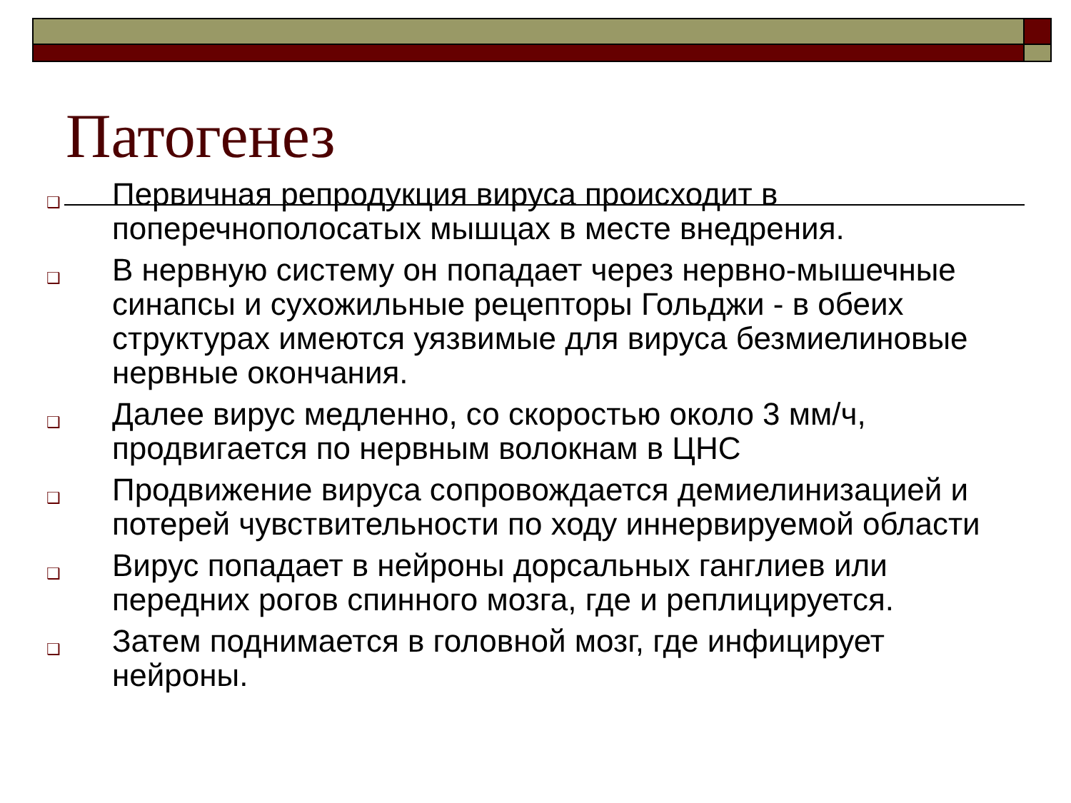Патогенез
❑ Первичная репродукция вируса происходит в поперечнополосатых мышцах в месте внедрения.
❑ В нервную систему он попадает через нервно-мышечные синапсы и сухожильные рецепторы Гольджи - в обеих структурах имеются уязвимые для вируса безмиелиновые нервные окончания.
❑ Далее вирус медленно, со скоростью около 3 мм/ч, продвигается по нервным волокнам в ЦНС
❑ Продвижение вируса сопровождается демиелинизацией и потерей чувствительности по ходу иннервируемой области
❑ Вирус попадает в нейроны дорсальных ганглиев или передних рогов спинного мозга, где и реплицируется.
❑ Затем поднимается в головной мозг, где инфицирует нейроны.